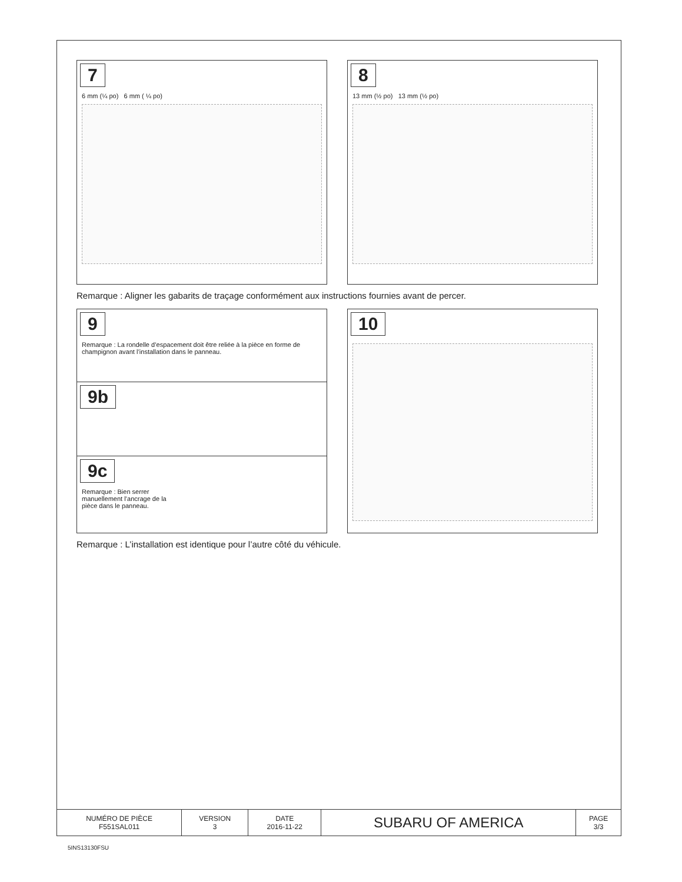7
6 mm (¼ po) 6 mm ( ¼ po)
8
13 mm (½ po) 13 mm (½ po)
Remarque : Aligner les gabarits de traçage conformément aux instructions fournies avant de percer.
9
Remarque : La rondelle d’espacement doit être reliée à la pièce en forme de champignon avant l’installation dans le panneau.
9b
9c
Remarque : Bien serrer manuellement l’ancrage de la pièce dans le panneau.
10
Remarque : L’installation est identique pour l’autre côté du véhicule.
| NUMÉRO DE PIÈCE F551SAL011 | VERSION 3 | DATE 2016-11-22 | SUBARU OF AMERICA | PAGE 3/3 |
5INS13130FSU